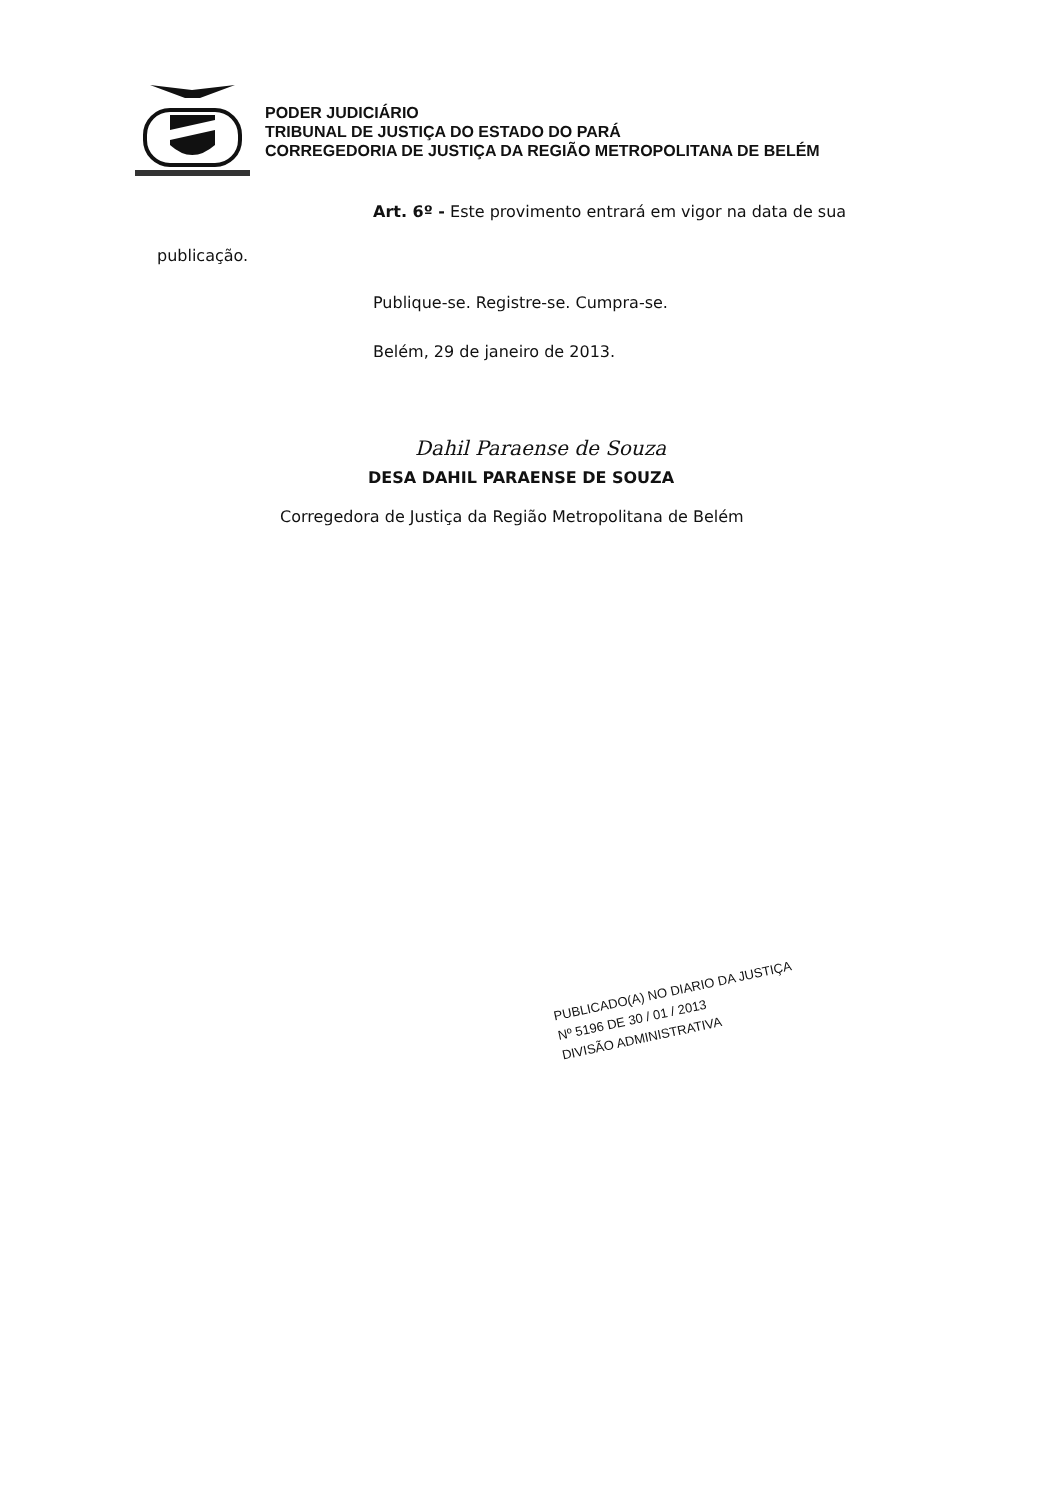PODER JUDICIÁRIO
TRIBUNAL DE JUSTIÇA DO ESTADO DO PARÁ
CORREGEDORIA DE JUSTIÇA DA REGIÃO METROPOLITANA DE BELÉM
Art. 6º - Este provimento entrará em vigor na data de sua
publicação.
Publique-se. Registre-se. Cumpra-se.
Belém, 29 de janeiro de 2013.
Dahil Paraense de Souza
DESA DAHIL PARAENSE DE SOUZA
Corregedora de Justiça da Região Metropolitana de Belém
PUBLICADO(A) NO DIARIO DA JUSTIÇA
Nº 5196 DE 30 / 01 / 2013
DIVISÃO ADMINISTRATIVA